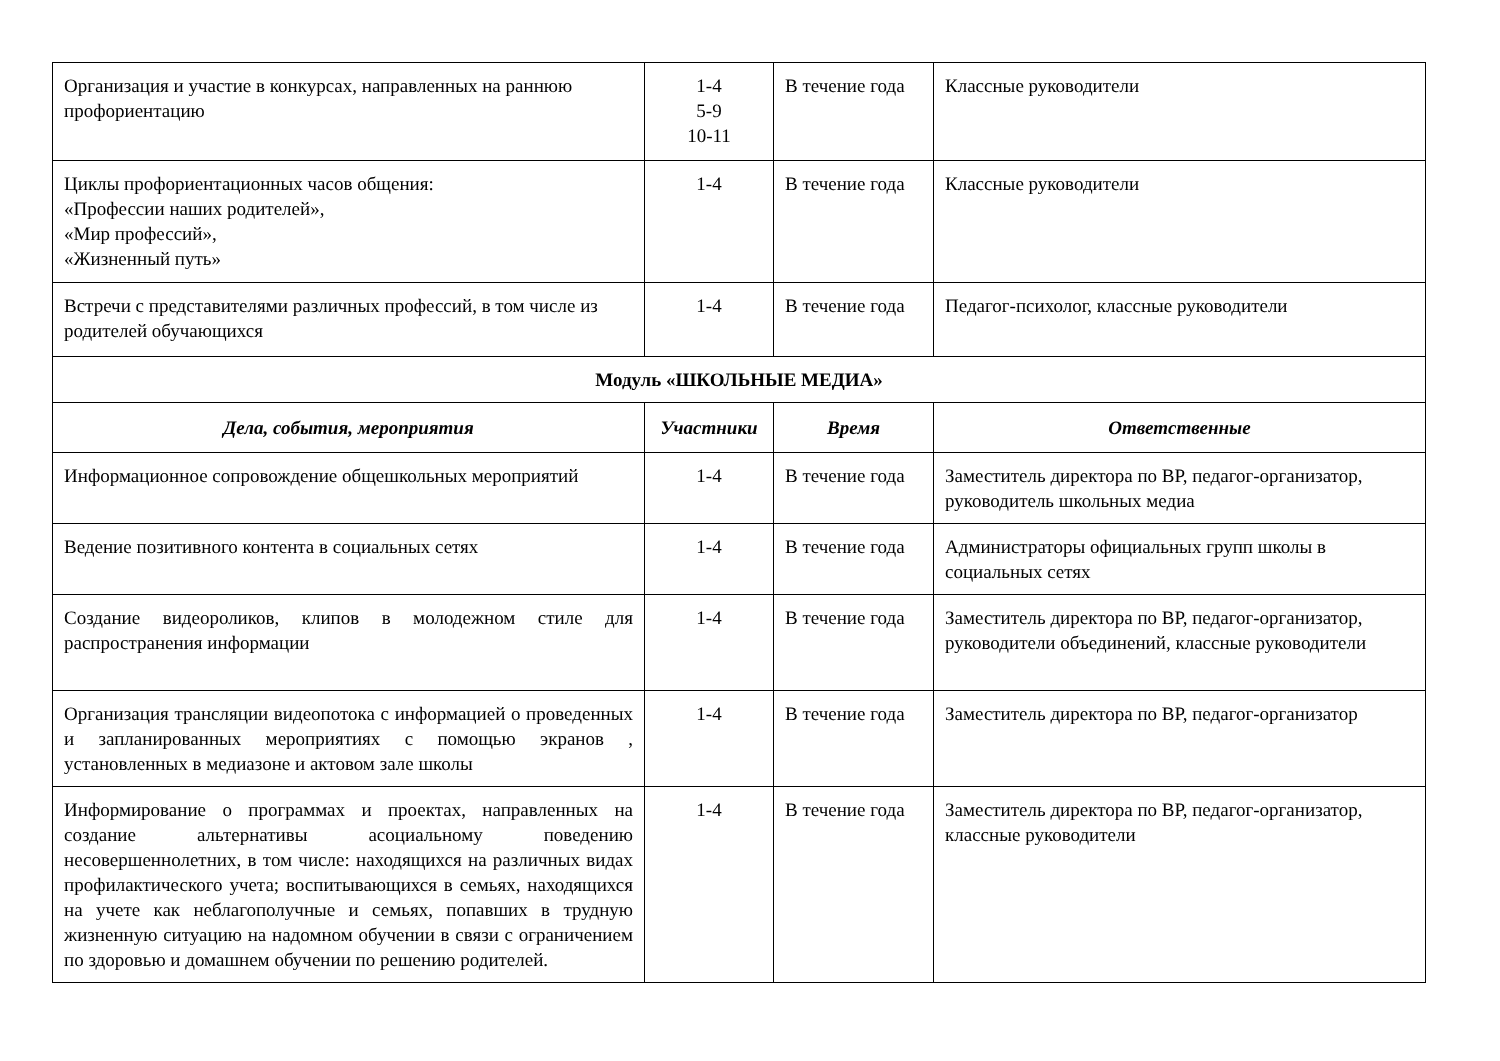| Организация и участие в конкурсах, направленных на раннюю профориентацию | 1-4 5-9 10-11 | В течение года | Классные руководители |
| Циклы профориентационных часов общения: «Профессии наших родителей», «Мир профессий», «Жизненный путь» | 1-4 | В течение года | Классные руководители |
| Встречи с представителями различных профессий, в том числе из родителей обучающихся | 1-4 | В течение года | Педагог-психолог, классные руководители |
| Модуль «ШКОЛЬНЫЕ МЕДИА» | | | |
| Дела, события, мероприятия | Участники | Время | Ответственные |
| Информационное сопровождение общешкольных мероприятий | 1-4 | В течение года | Заместитель директора по ВР, педагог-организатор, руководитель школьных медиа |
| Ведение позитивного контента в социальных сетях | 1-4 | В течение года | Администраторы официальных групп школы в социальных сетях |
| Создание видеороликов, клипов в молодежном стиле для распространения информации | 1-4 | В течение года | Заместитель директора по ВР, педагог-организатор, руководители объединений, классные руководители |
| Организация трансляции видеопотока с информацией о проведенных и запланированных мероприятиях с помощью экранов , установленных в медиазоне и актовом зале школы | 1-4 | В течение года | Заместитель директора по ВР, педагог-организатор |
| Информирование о программах и проектах, направленных на создание альтернативы асоциальному поведению несовершеннолетних, в том числе: находящихся на различных видах профилактического учета; воспитывающихся в семьях, находящихся на учете как неблагополучные и семьях, попавших в трудную жизненную ситуацию на надомном обучении в связи с ограничением по здоровью и домашнем обучении по решению родителей. | 1-4 | В течение года | Заместитель директора по ВР, педагог-организатор, классные руководители |